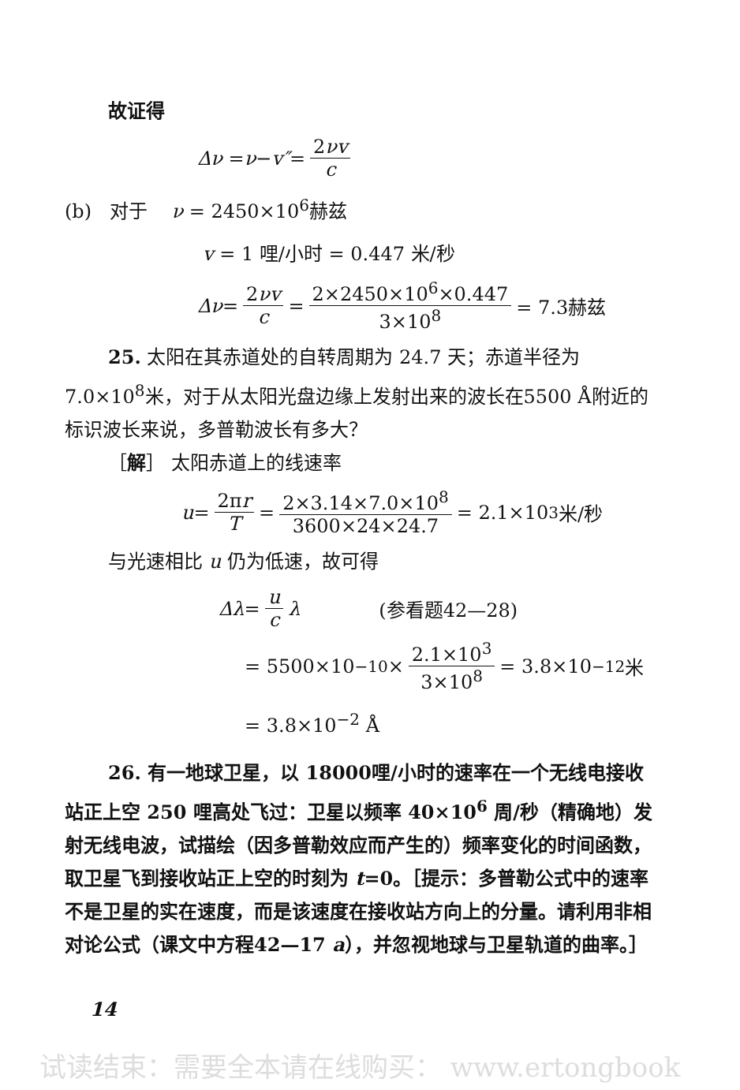故证得
Δν = ν − v″ = 2νv c
(b) 对于 ν = 2450×10<sup>6</sup>赫兹
v = 1 哩/小时 = 0.447 米/秒
Δν = 2νv c = 2×2450×10<sup>6</sup>×0.447 3×10<sup>8</sup> = 7.3赫兹
25. 太阳在其赤道处的自转周期为 24.7 天；赤道半径为 7.0×10<sup>8</sup>米，对于从太阳光盘边缘上发射出来的波长在5500 Å附近的标识波长来说，多普勒波长有多大？
［解］ 太阳赤道上的线速率
u = 2πr T = 2×3.14×7.0×10<sup>8</sup> 3600×24×24.7 = 2.1×10<sup>3</sup>米/秒
与光速相比 u 仍为低速，故可得
Δλ = u c λ (参看题42—28)
= 5500×10<sup>−10</sup> × 2.1×10<sup>3</sup> 3×10<sup>8</sup> = 3.8×10<sup>−12</sup>米
= 3.8×10<sup>−2</sup> Å
26. 有一地球卫星，以 18000哩/小时的速率在一个无线电接收站正上空 250 哩高处飞过：卫星以频率 40×10<sup>6</sup> 周/秒（精确地）发射无线电波，试描绘（因多普勒效应而产生的）频率变化的时间函数，取卫星飞到接收站正上空的时刻为 t=0。［提示：多普勒公式中的速率不是卫星的实在速度，而是该速度在接收站方向上的分量。请利用非相对论公式（课文中方程42—17 a），并忽视地球与卫星轨道的曲率。］
14
试读结束：需要全本请在线购买： www.ertongbook